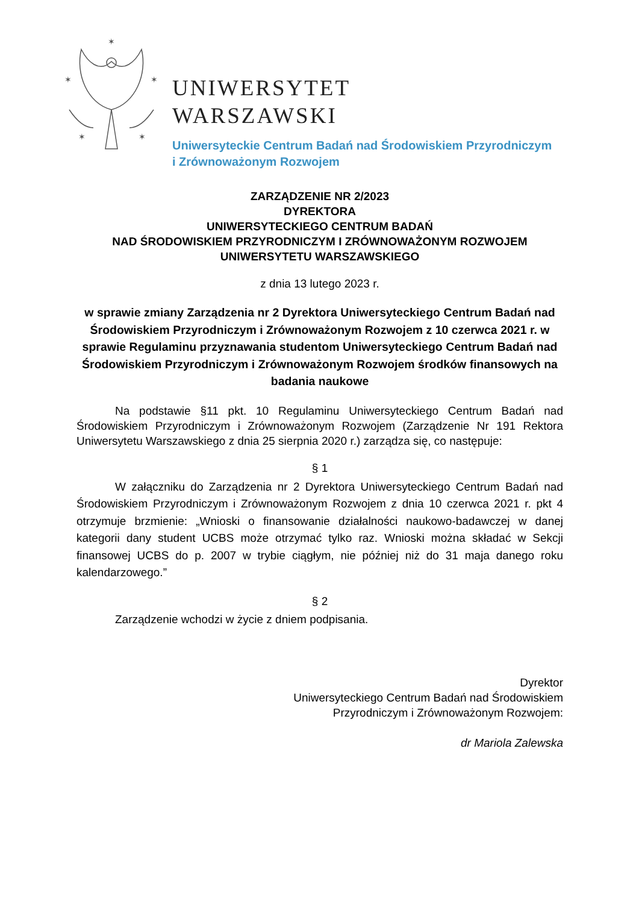✶
✶
✶
✶
✶
UNIWERSYTET
WARSZAWSKI
Uniwersyteckie Centrum Badań nad Środowiskiem Przyrodniczym
i Zrównoważonym Rozwojem
ZARZĄDZENIE NR 2/2023
DYREKTORA
UNIWERSYTECKIEGO CENTRUM BADAŃ
NAD ŚRODOWISKIEM PRZYRODNICZYM I ZRÓWNOWAŻONYM ROZWOJEM
UNIWERSYTETU WARSZAWSKIEGO
z dnia 13 lutego 2023 r.
w sprawie zmiany Zarządzenia nr 2 Dyrektora Uniwersyteckiego Centrum Badań nad Środowiskiem Przyrodniczym i Zrównoważonym Rozwojem z 10 czerwca 2021 r. w sprawie Regulaminu przyznawania studentom Uniwersyteckiego Centrum Badań nad Środowiskiem Przyrodniczym i Zrównoważonym Rozwojem środków finansowych na badania naukowe
Na podstawie §11 pkt. 10 Regulaminu Uniwersyteckiego Centrum Badań nad Środowiskiem Przyrodniczym i Zrównoważonym Rozwojem (Zarządzenie Nr 191 Rektora Uniwersytetu Warszawskiego z dnia 25 sierpnia 2020 r.) zarządza się, co następuje:
§ 1
W załączniku do Zarządzenia nr 2 Dyrektora Uniwersyteckiego Centrum Badań nad Środowiskiem Przyrodniczym i Zrównoważonym Rozwojem z dnia 10 czerwca 2021 r. pkt 4 otrzymuje brzmienie: „Wnioski o finansowanie działalności naukowo-badawczej w danej kategorii dany student UCBS może otrzymać tylko raz. Wnioski można składać w Sekcji finansowej UCBS do p. 2007 w trybie ciągłym, nie później niż do 31 maja danego roku kalendarzowego.”
§ 2
Zarządzenie wchodzi w życie z dniem podpisania.
Dyrektor
Uniwersyteckiego Centrum Badań nad Środowiskiem
Przyrodniczym i Zrównoważonym Rozwojem:
dr Mariola Zalewska